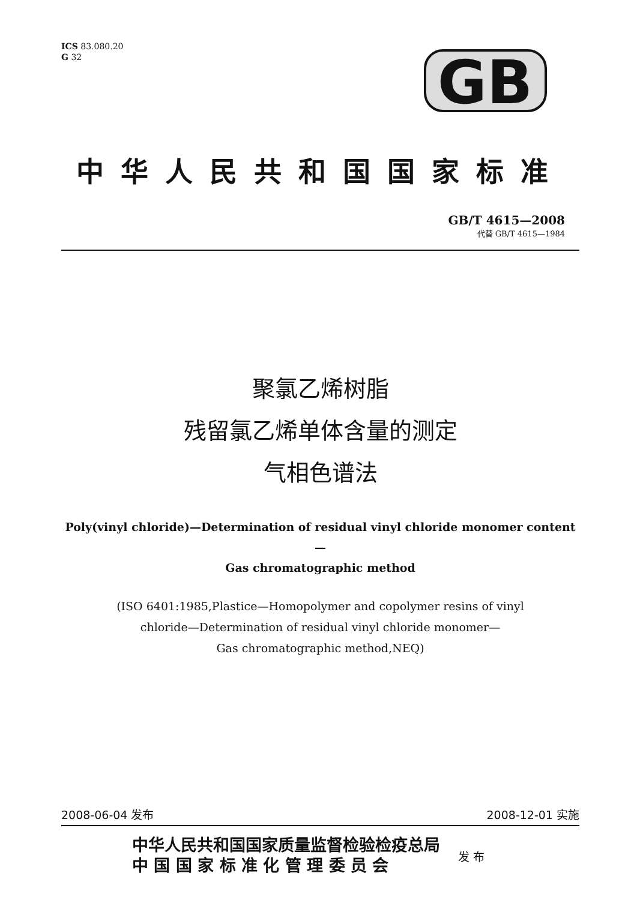ICS 83.080.20
G 32
GB
中华人民共和国国家标准
GB/T 4615—2008
代替 GB/T 4615—1984
聚氯乙烯树脂
残留氯乙烯单体含量的测定
气相色谱法
Poly(vinyl chloride)—Determination of residual vinyl chloride monomer content—
Gas chromatographic method
(ISO 6401:1985,Plastice—Homopolymer and copolymer resins of vinyl
chloride—Determination of residual vinyl chloride monomer—
Gas chromatographic method,NEQ)
2008-06-04 发布 2008-12-01 实施
中华人民共和国国家质量监督检验检疫总局
中 国 国 家 标 准 化 管 理 委 员 会
发 布